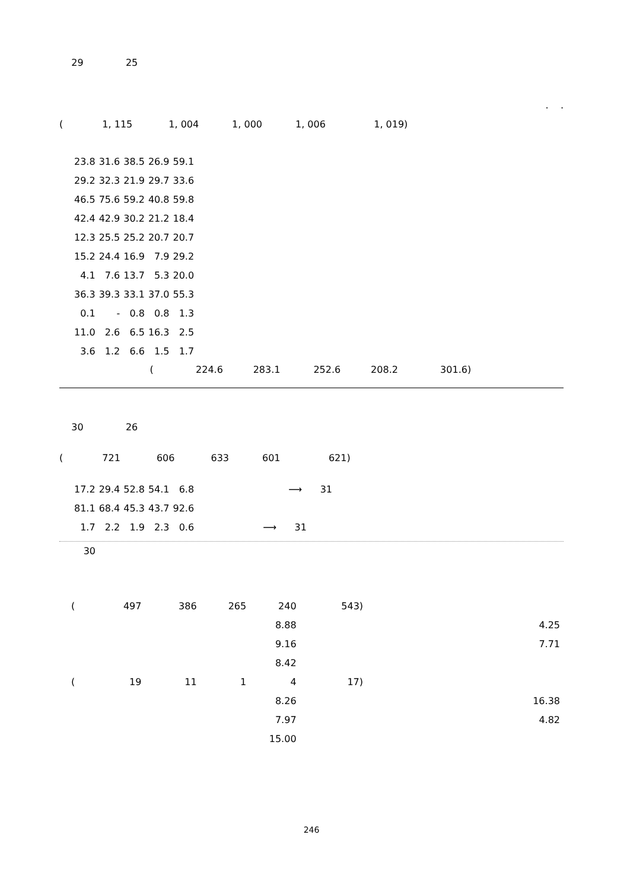29 25
. .
( 1, 115 1, 004 1, 000 1, 006 1, 019)
| 23.8 | 31.6 | 38.5 | 26.9 | 59.1 |
| 29.2 | 32.3 | 21.9 | 29.7 | 33.6 |
| 46.5 | 75.6 | 59.2 | 40.8 | 59.8 |
| 42.4 | 42.9 | 30.2 | 21.2 | 18.4 |
| 12.3 | 25.5 | 25.2 | 20.7 | 20.7 |
| 15.2 | 24.4 | 16.9 | 7.9 | 29.2 |
| 4.1 | 7.6 | 13.7 | 5.3 | 20.0 |
| 36.3 | 39.3 | 33.1 | 37.0 | 55.3 |
| 0.1 | - | 0.8 | 0.8 | 1.3 |
| 11.0 | 2.6 | 6.5 | 16.3 | 2.5 |
| 3.6 | 1.2 | 6.6 | 1.5 | 1.7 |
( 224.6 283.1 252.6 208.2 301.6)
30 26
( 721 606 633 601 621)
| 17.2 | 29.4 | 52.8 | 54.1 | 6.8 | ⟶ 31 |
| 81.1 | 68.4 | 45.3 | 43.7 | 92.6 | |
| 1.7 | 2.2 | 1.9 | 2.3 | 0.6 | ⟶ 31 |
30
| ( | 497 | 386 | 265 | 240 | 543) | |
| | | | | 8.88 | | 4.25 |
| | | | | 9.16 | | 7.71 |
| | | | | 8.42 | | |
| ( | 19 | 11 | 1 | 4 | 17) | |
| | | | | 8.26 | | 16.38 |
| | | | | 7.97 | | 4.82 |
| | | | | 15.00 | | |
246